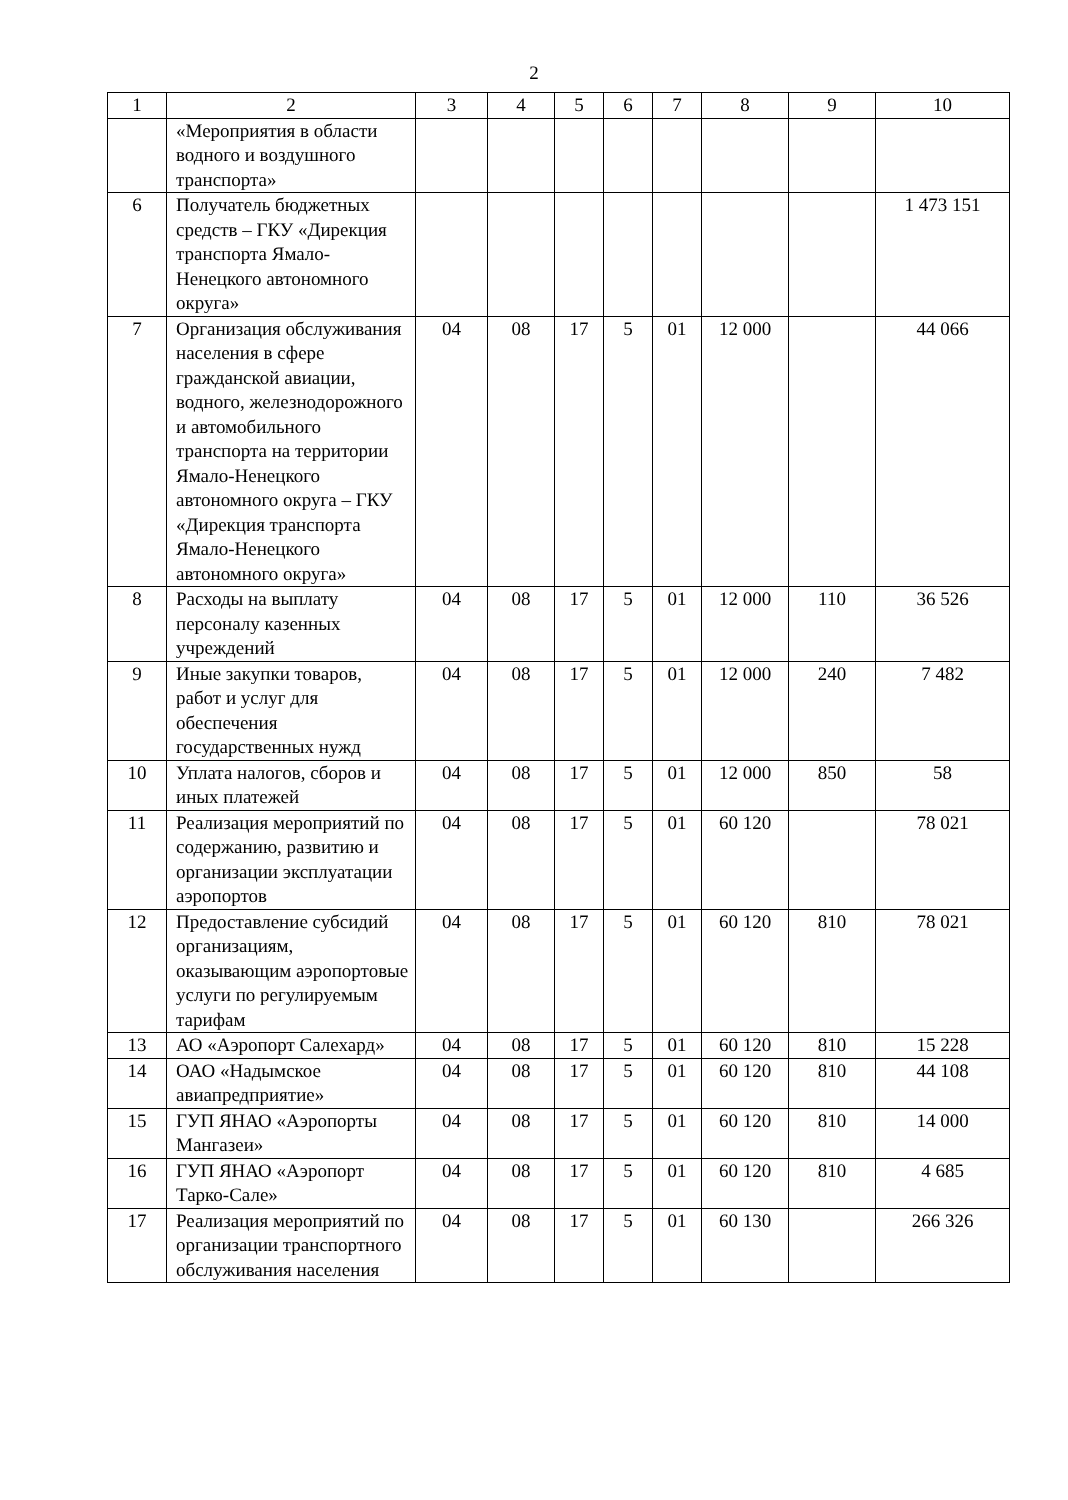2
| 1 | 2 | 3 | 4 | 5 | 6 | 7 | 8 | 9 | 10 |
| --- | --- | --- | --- | --- | --- | --- | --- | --- | --- |
| | «Мероприятия в области водного и воздушного транспорта» | | | | | | | | |
| 6 | Получатель бюджетных средств – ГКУ «Дирекция транспорта Ямало-Ненецкого автономного округа» | | | | | | | | 1 473 151 |
| 7 | Организация обслуживания населения в сфере гражданской авиации, водного, железнодорожного и автомобильного транспорта на территории Ямало-Ненецкого автономного округа – ГКУ «Дирекция транспорта Ямало-Ненецкого автономного округа» | 04 | 08 | 17 | 5 | 01 | 12 000 | | 44 066 |
| 8 | Расходы на выплату персоналу казенных учреждений | 04 | 08 | 17 | 5 | 01 | 12 000 | 110 | 36 526 |
| 9 | Иные закупки товаров, работ и услуг для обеспечения государственных нужд | 04 | 08 | 17 | 5 | 01 | 12 000 | 240 | 7 482 |
| 10 | Уплата налогов, сборов и иных платежей | 04 | 08 | 17 | 5 | 01 | 12 000 | 850 | 58 |
| 11 | Реализация мероприятий по содержанию, развитию и организации эксплуатации аэропортов | 04 | 08 | 17 | 5 | 01 | 60 120 | | 78 021 |
| 12 | Предоставление субсидий организациям, оказывающим аэропортовые услуги по регулируемым тарифам | 04 | 08 | 17 | 5 | 01 | 60 120 | 810 | 78 021 |
| 13 | АО «Аэропорт Салехард» | 04 | 08 | 17 | 5 | 01 | 60 120 | 810 | 15 228 |
| 14 | ОАО «Надымское авиапредприятие» | 04 | 08 | 17 | 5 | 01 | 60 120 | 810 | 44 108 |
| 15 | ГУП ЯНАО «Аэропорты Мангазеи» | 04 | 08 | 17 | 5 | 01 | 60 120 | 810 | 14 000 |
| 16 | ГУП ЯНАО «Аэропорт Тарко-Сале» | 04 | 08 | 17 | 5 | 01 | 60 120 | 810 | 4 685 |
| 17 | Реализация мероприятий по организации транспортного обслуживания населения | 04 | 08 | 17 | 5 | 01 | 60 130 | | 266 326 |